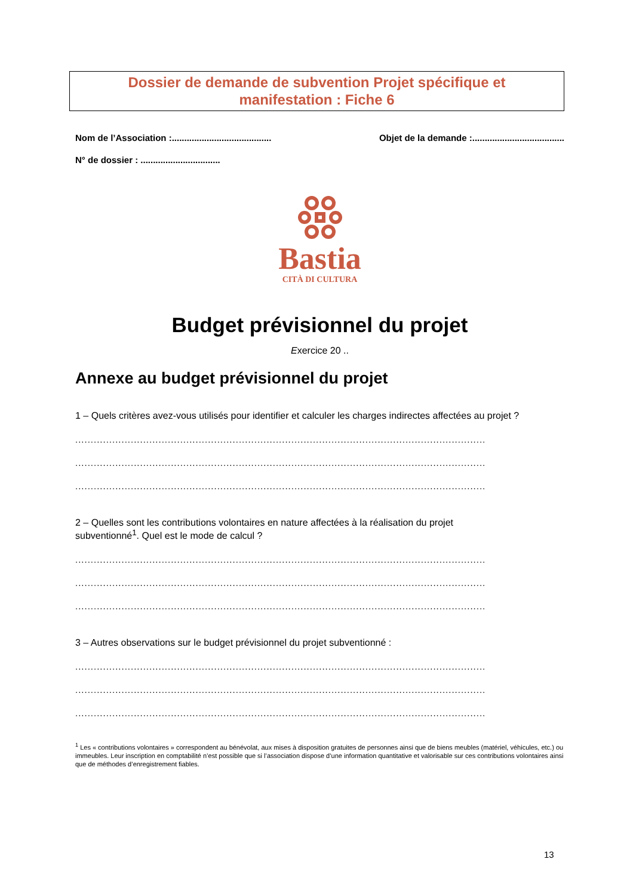Dossier de demande de subvention Projet spécifique et
manifestation : Fiche 6
Nom de l’Association :........................................ Objet de la demande :.....................................
N° de dossier : ................................
Bastia
CITÀ DI CULTURA
Budget prévisionnel du projet
Exercice 20 ..
Annexe au budget prévisionnel du projet
1 – Quels critères avez-vous utilisés pour identifier et calculer les charges indirectes affectées au projet ?
.....................................................................................................................................
.....................................................................................................................................
.....................................................................................................................................
2 – Quelles sont les contributions volontaires en nature affectées à la réalisation du projet
subventionné<sup>1</sup>. Quel est le mode de calcul ?
.....................................................................................................................................
.....................................................................................................................................
.....................................................................................................................................
3 – Autres observations sur le budget prévisionnel du projet subventionné :
.....................................................................................................................................
.....................................................................................................................................
.....................................................................................................................................
<sup>1</sup> Les « contributions volontaires » correspondent au bénévolat, aux mises à disposition gratuites de personnes ainsi que de biens meubles (matériel, véhicules, etc.) ou immeubles. Leur inscription en comptabilité n’est possible que si l’association dispose d’une information quantitative et valorisable sur ces contributions volontaires ainsi que de méthodes d’enregistrement fiables.
13